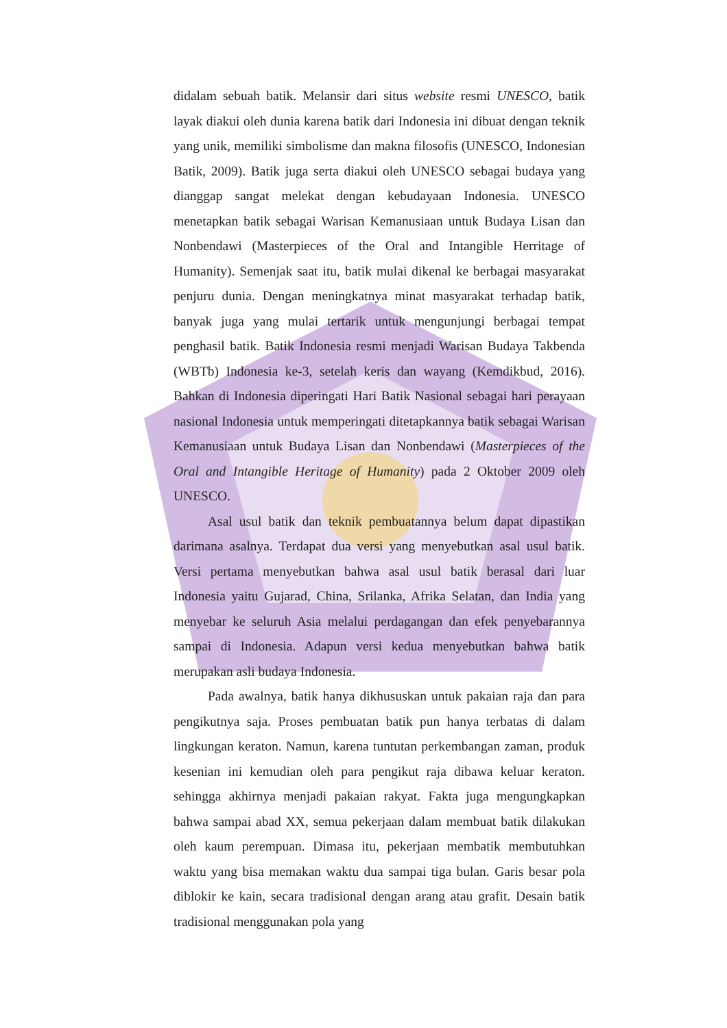didalam sebuah batik. Melansir dari situs website resmi UNESCO, batik layak diakui oleh dunia karena batik dari Indonesia ini dibuat dengan teknik yang unik, memiliki simbolisme dan makna filosofis (UNESCO, Indonesian Batik, 2009). Batik juga serta diakui oleh UNESCO sebagai budaya yang dianggap sangat melekat dengan kebudayaan Indonesia. UNESCO menetapkan batik sebagai Warisan Kemanusiaan untuk Budaya Lisan dan Nonbendawi (Masterpieces of the Oral and Intangible Herritage of Humanity). Semenjak saat itu, batik mulai dikenal ke berbagai masyarakat penjuru dunia. Dengan meningkatnya minat masyarakat terhadap batik, banyak juga yang mulai tertarik untuk mengunjungi berbagai tempat penghasil batik. Batik Indonesia resmi menjadi Warisan Budaya Takbenda (WBTb) Indonesia ke-3, setelah keris dan wayang (Kemdikbud, 2016). Bahkan di Indonesia diperingati Hari Batik Nasional sebagai hari perayaan nasional Indonesia untuk memperingati ditetapkannya batik sebagai Warisan Kemanusiaan untuk Budaya Lisan dan Nonbendawi (Masterpieces of the Oral and Intangible Heritage of Humanity) pada 2 Oktober 2009 oleh UNESCO.
Asal usul batik dan teknik pembuatannya belum dapat dipastikan darimana asalnya. Terdapat dua versi yang menyebutkan asal usul batik. Versi pertama menyebutkan bahwa asal usul batik berasal dari luar Indonesia yaitu Gujarad, China, Srilanka, Afrika Selatan, dan India yang menyebar ke seluruh Asia melalui perdagangan dan efek penyebarannya sampai di Indonesia. Adapun versi kedua menyebutkan bahwa batik merupakan asli budaya Indonesia.
Pada awalnya, batik hanya dikhususkan untuk pakaian raja dan para pengikutnya saja. Proses pembuatan batik pun hanya terbatas di dalam lingkungan keraton. Namun, karena tuntutan perkembangan zaman, produk kesenian ini kemudian oleh para pengikut raja dibawa keluar keraton. sehingga akhirnya menjadi pakaian rakyat. Fakta juga mengungkapkan bahwa sampai abad XX, semua pekerjaan dalam membuat batik dilakukan oleh kaum perempuan. Dimasa itu, pekerjaan membatik membutuhkan waktu yang bisa memakan waktu dua sampai tiga bulan. Garis besar pola diblokir ke kain, secara tradisional dengan arang atau grafit. Desain batik tradisional menggunakan pola yang